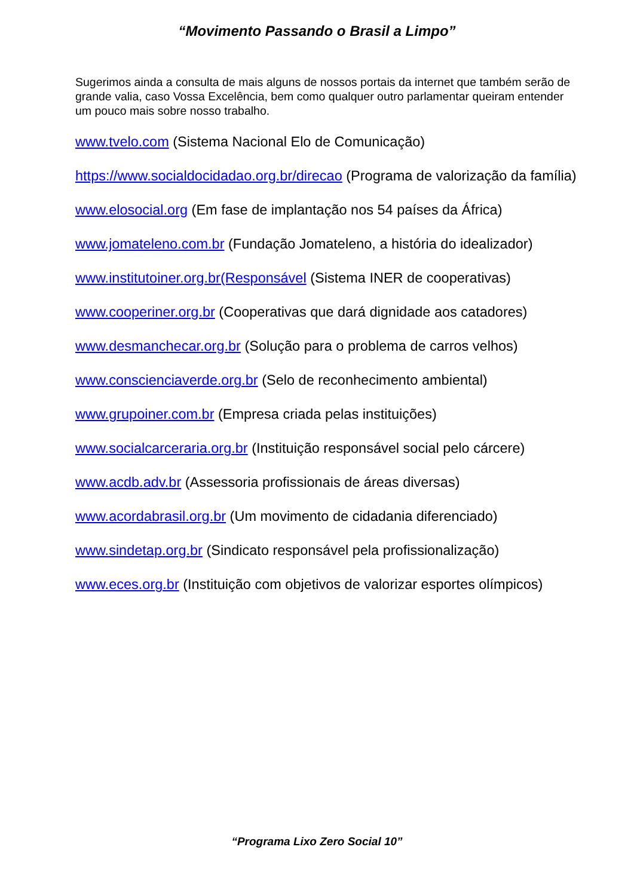“Movimento Passando o Brasil a Limpo”
Sugerimos ainda a consulta de mais alguns de nossos portais da internet que também serão de grande valia, caso Vossa Excelência, bem como qualquer outro parlamentar queiram entender um pouco mais sobre nosso trabalho.
www.tvelo.com (Sistema Nacional Elo de Comunicação)
https://www.socialdocidadao.org.br/direcao (Programa de valorização da família)
www.elosocial.org (Em fase de implantação nos 54 países da África)
www.jomateleno.com.br (Fundação Jomateleno, a história do idealizador)
www.institutoiner.org.br(Responsável (Sistema INER de cooperativas)
www.cooperiner.org.br (Cooperativas que dará dignidade aos catadores)
www.desmanchecar.org.br (Solução para o problema de carros velhos)
www.conscienciaverde.org.br (Selo de reconhecimento ambiental)
www.grupoiner.com.br (Empresa criada pelas instituições)
www.socialcarceraria.org.br (Instituição responsável social pelo cárcere)
www.acdb.adv.br (Assessoria profissionais de áreas diversas)
www.acordabrasil.org.br (Um movimento de cidadania diferenciado)
www.sindetap.org.br (Sindicato responsável pela profissionalização)
www.eces.org.br (Instituição com objetivos de valorizar esportes olímpicos)
“Programa Lixo Zero Social 10”